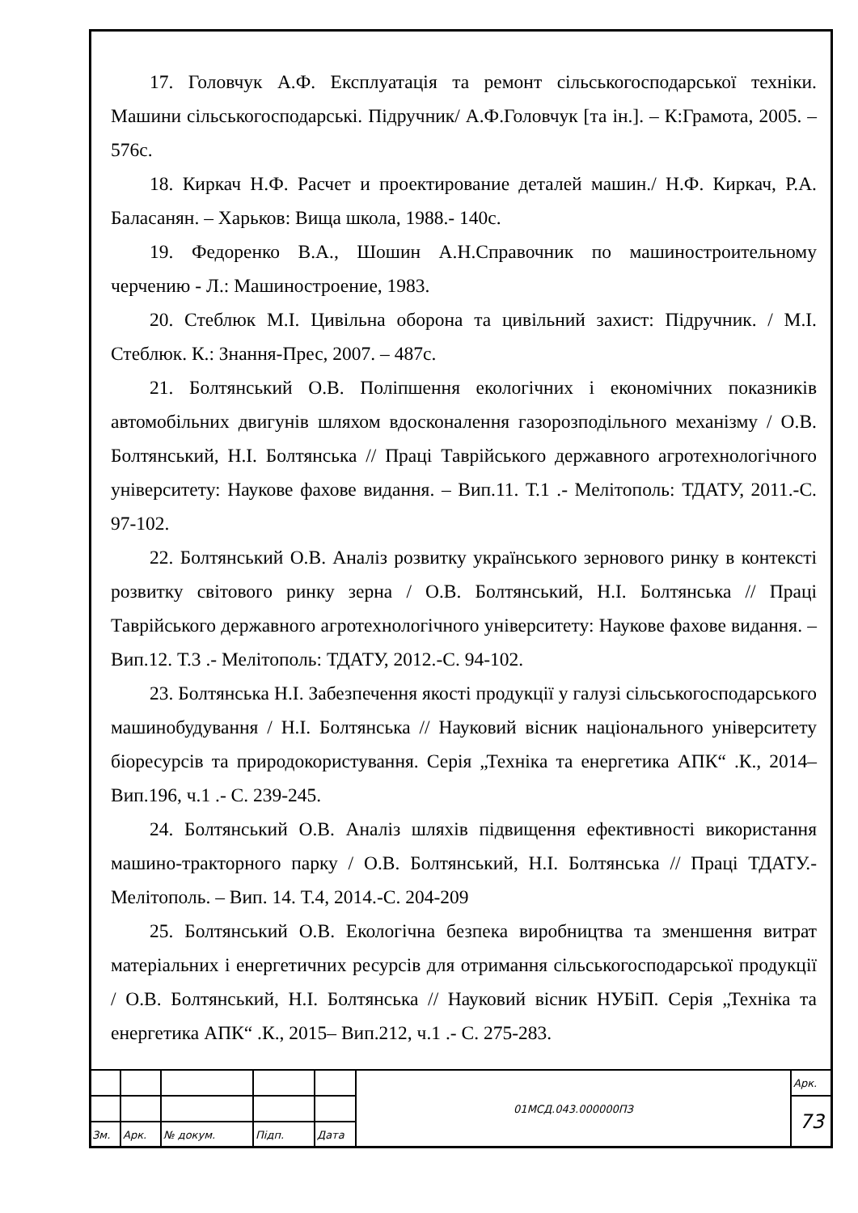17. Головчук А.Ф. Експлуатація та ремонт сільськогосподарської техніки. Машини сільськогосподарські. Підручник/ А.Ф.Головчук [та ін.]. – К:Грамота, 2005. – 576с.
18. Киркач Н.Ф. Расчет и проектирование деталей машин./ Н.Ф. Киркач, Р.А. Баласанян. – Харьков: Вища школа, 1988.- 140с.
19. Федоренко В.А., Шошин А.Н.Справочник по машиностроительному черчению - Л.: Машиностроение, 1983.
20. Стеблюк М.І. Цивільна оборона та цивільний захист: Підручник. / М.І. Стеблюк. К.: Знання-Прес, 2007. – 487с.
21. Болтянський О.В. Поліпшення екологічних і економічних показників автомобільних двигунів шляхом вдосконалення газорозподільного механізму / О.В. Болтянський, Н.І. Болтянська // Праці Таврійського державного агротехнологічного університету: Наукове фахове видання. – Вип.11. Т.1 .- Мелітополь: ТДАТУ, 2011.-С. 97-102.
22. Болтянський О.В. Аналіз розвитку українського зернового ринку в контексті розвитку світового ринку зерна / О.В. Болтянський, Н.І. Болтянська // Праці Таврійського державного агротехнологічного університету: Наукове фахове видання. – Вип.12. Т.3 .- Мелітополь: ТДАТУ, 2012.-С. 94-102.
23. Болтянська Н.І. Забезпечення якості продукції у галузі сільськогосподарського машинобудування / Н.І. Болтянська // Науковий вісник національного університету біоресурсів та природокористування. Серія „Техніка та енергетика АПК“ .К., 2014– Вип.196, ч.1 .- С. 239-245.
24. Болтянський О.В. Аналіз шляхів підвищення ефективності використання машино-тракторного парку / О.В. Болтянський, Н.І. Болтянська // Праці ТДАТУ.- Мелітополь. – Вип. 14. Т.4, 2014.-С. 204-209
25. Болтянський О.В. Екологічна безпека виробництва та зменшення витрат матеріальних і енергетичних ресурсів для отримання сільськогосподарської продукції / О.В. Болтянський, Н.І. Болтянська // Науковий вісник НУБіП. Серія „Техніка та енергетика АПК“ .К., 2015– Вип.212, ч.1 .- С. 275-283.
| | | | | | 01МСД.043.000000ПЗ | Арк. |
| | | | | | | 73 |
| Зм. | Арк. | № докум. | Підп. | Дата | | |